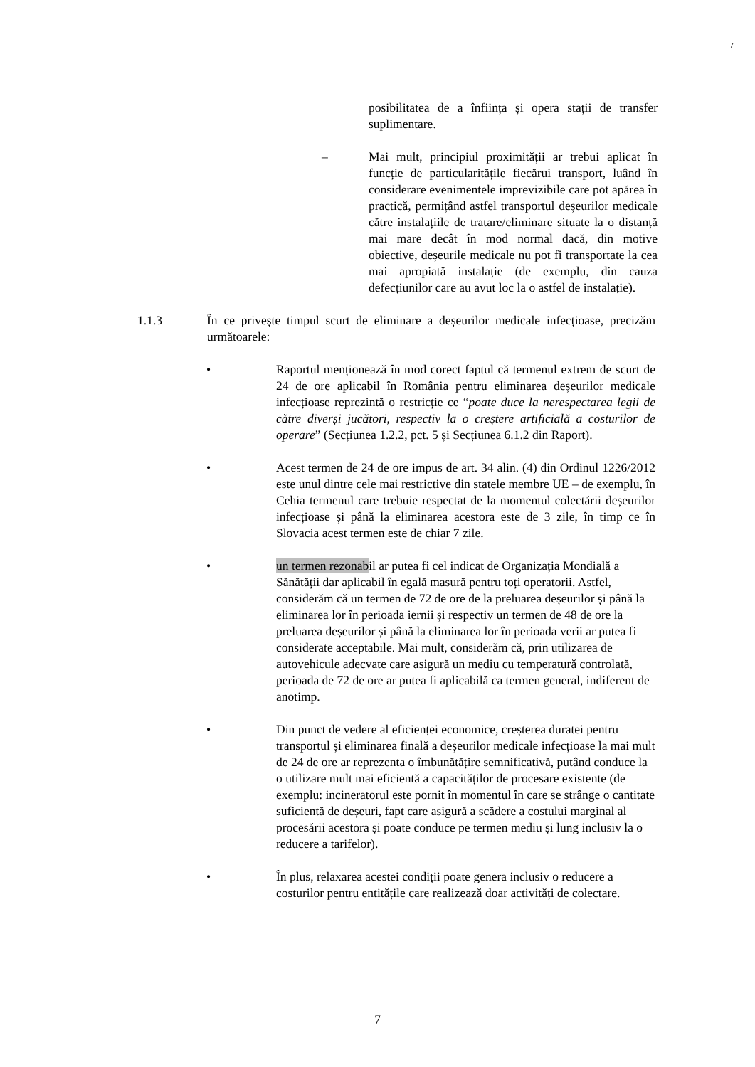7
posibilitatea de a înființa și opera stații de transfer suplimentare.
– Mai mult, principiul proximității ar trebui aplicat în funcție de particularitățile fiecărui transport, luând în considerare evenimentele imprevizibile care pot apărea în practică, permițând astfel transportul deșeurilor medicale către instalațiile de tratare/eliminare situate la o distanță mai mare decât în mod normal dacă, din motive obiective, deșeurile medicale nu pot fi transportate la cea mai apropiată instalație (de exemplu, din cauza defecțiunilor care au avut loc la o astfel de instalație).
1.1.3 În ce privește timpul scurt de eliminare a deșeurilor medicale infecțioase, precizăm următoarele:
• Raportul menționează în mod corect faptul că termenul extrem de scurt de 24 de ore aplicabil în România pentru eliminarea deșeurilor medicale infecțioase reprezintă o restricție ce “poate duce la nerespectarea legii de către diverși jucători, respectiv la o creștere artificială a costurilor de operare” (Secțiunea 1.2.2, pct. 5 și Secțiunea 6.1.2 din Raport).
• Acest termen de 24 de ore impus de art. 34 alin. (4) din Ordinul 1226/2012 este unul dintre cele mai restrictive din statele membre UE – de exemplu, în Cehia termenul care trebuie respectat de la momentul colectării deșeurilor infecțioase și până la eliminarea acestora este de 3 zile, în timp ce în Slovacia acest termen este de chiar 7 zile.
• un termen rezonabil ar putea fi cel indicat de Organizația Mondială a Sănătății dar aplicabil în egală masură pentru toți operatorii. Astfel, considerăm că un termen de 72 de ore de la preluarea deșeurilor și până la eliminarea lor în perioada iernii și respectiv un termen de 48 de ore la preluarea deșeurilor și până la eliminarea lor în perioada verii ar putea fi considerate acceptabile. Mai mult, considerăm că, prin utilizarea de autovehicule adecvate care asigură un mediu cu temperatură controlată, perioada de 72 de ore ar putea fi aplicabilă ca termen general, indiferent de anotimp.
• Din punct de vedere al eficienței economice, creșterea duratei pentru transportul și eliminarea finală a deșeurilor medicale infecțioase la mai mult de 24 de ore ar reprezenta o îmbunătățire semnificativă, putând conduce la o utilizare mult mai eficientă a capacităților de procesare existente (de exemplu: incineratorul este pornit în momentul în care se strânge o cantitate suficientă de deșeuri, fapt care asigură a scădere a costului marginal al procesării acestora și poate conduce pe termen mediu și lung inclusiv la o reducere a tarifelor).
• În plus, relaxarea acestei condiții poate genera inclusiv o reducere a costurilor pentru entitățile care realizează doar activități de colectare.
7